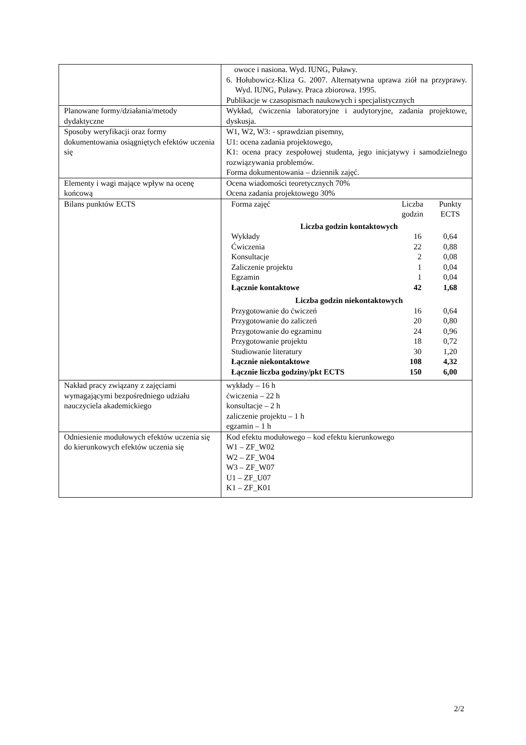| | owoce i nasiona. Wyd. IUNG, Puławy. 6. Hołubowicz-Kliza G. 2007. Alternatywna uprawa ziół na przyprawy. Wyd. IUNG, Puławy. Praca zbiorowa. 1995. Publikacje w czasopismach naukowych i specjalistycznych |
| Planowane formy/działania/metody dydaktyczne | Wykład, ćwiczenia laboratoryjne i audytoryjne, zadania projektowe, dyskusja. |
| Sposoby weryfikacji oraz formy dokumentowania osiągniętych efektów uczenia się | W1, W2, W3: - sprawdzian pisemny, U1: ocena zadania projektowego, K1: ocena pracy zespołowej studenta, jego inicjatywy i samodzielnego rozwiązywania problemów. Forma dokumentowania – dziennik zajęć. |
| Elementy i wagi mające wpływ na ocenę końcową | Ocena wiadomości teoretycznych 70% Ocena zadania projektowego 30% |
| Bilans punktów ECTS | / Forma zajęć / Liczba godzin / Punkty ECTS / / Liczba godzin kontaktowych / / / / Wykłady / 16 / 0,64 / / Ćwiczenia / 22 / 0,88 / / Konsultacje / 2 / 0,08 / / Zaliczenie projektu / 1 / 0,04 / / Egzamin / 1 / 0,04 / / Łącznie kontaktowe / 42 / 1,68 / / Liczba godzin niekontaktowych / / / / Przygotowanie do ćwiczeń / 16 / 0,64 / / Przygotowanie do zaliczeń / 20 / 0,80 / / Przygotowanie do egzaminu / 24 / 0,96 / / Przygotowanie projektu / 18 / 0,72 / / Studiowanie literatury / 30 / 1,20 / / Łącznie niekontaktowe / 108 / 4,32 / / Łącznie liczba godziny/pkt ECTS / 150 / 6,00 / |
| Nakład pracy związany z zajęciami wymagającymi bezpośredniego udziału nauczyciela akademickiego | wykłady – 16 h ćwiczenia – 22 h konsultacje – 2 h zaliczenie projektu – 1 h egzamin – 1 h |
| Odniesienie modułowych efektów uczenia się do kierunkowych efektów uczenia się | Kod efektu modułowego – kod efektu kierunkowego W1 – ZF_W02 W2 – ZF_W04 W3 – ZF_W07 U1 – ZF_U07 K1 – ZF_K01 |
2/2